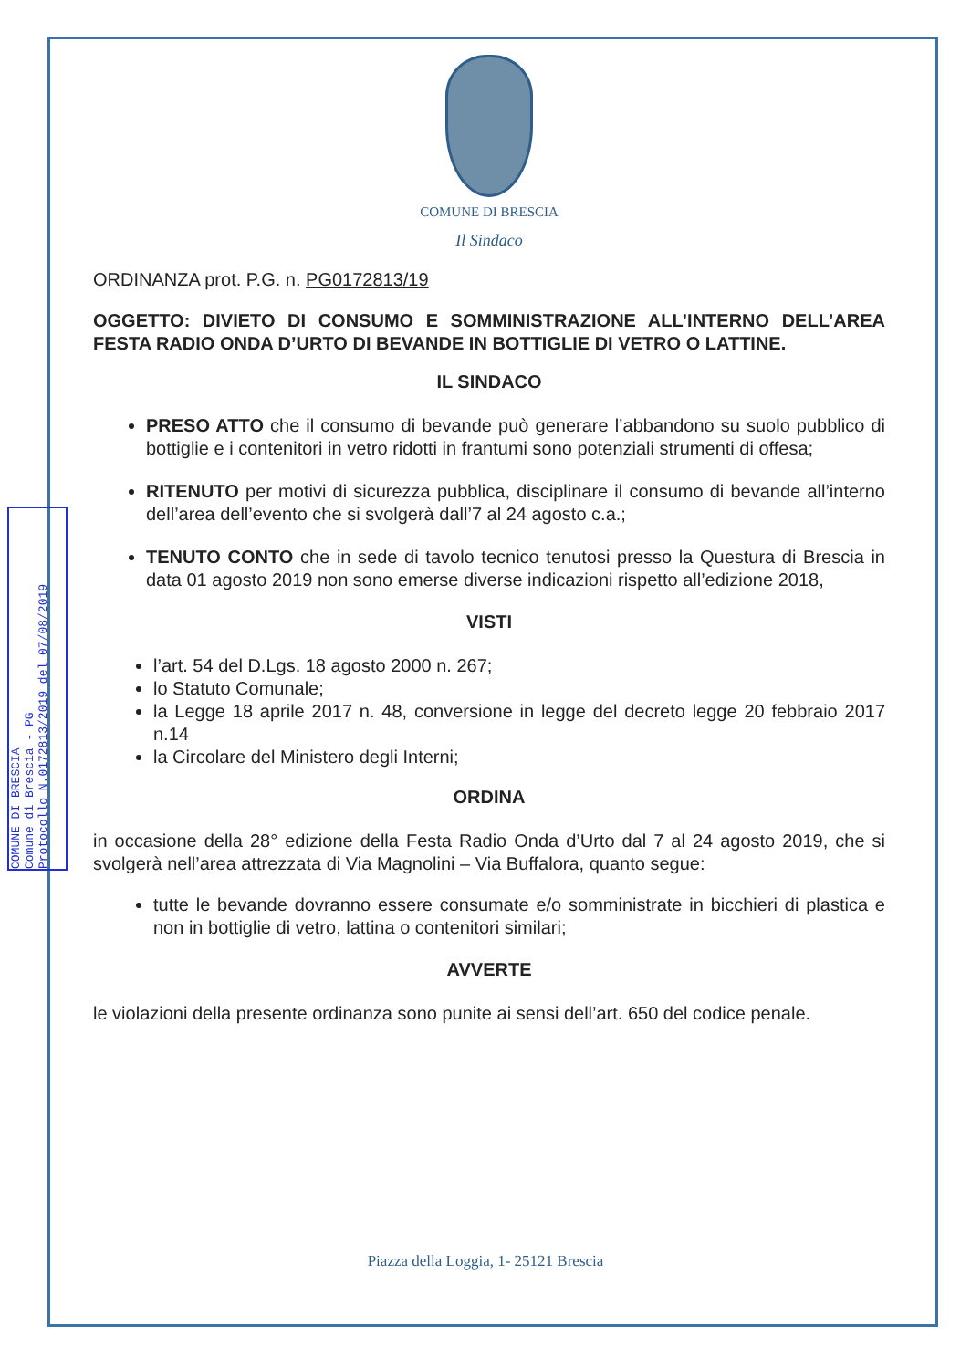COMUNE DI BRESCIA
Comune di Brescia - PG
Protocollo N.0172813/2019 del 07/08/2019
COMUNE DI BRESCIA
Il Sindaco
ORDINANZA prot. P.G. n. PG0172813/19
OGGETTO: DIVIETO DI CONSUMO E SOMMINISTRAZIONE ALL’INTERNO DELL’AREA FESTA RADIO ONDA D’URTO DI BEVANDE IN BOTTIGLIE DI VETRO O LATTINE.
IL SINDACO
PRESO ATTO che il consumo di bevande può generare l’abbandono su suolo pubblico di bottiglie e i contenitori in vetro ridotti in frantumi sono potenziali strumenti di offesa;
RITENUTO per motivi di sicurezza pubblica, disciplinare il consumo di bevande all’interno dell’area dell’evento che si svolgerà dall’7 al 24 agosto c.a.;
TENUTO CONTO che in sede di tavolo tecnico tenutosi presso la Questura di Brescia in data 01 agosto 2019 non sono emerse diverse indicazioni rispetto all’edizione 2018,
VISTI
l’art. 54 del D.Lgs. 18 agosto 2000 n. 267;
lo Statuto Comunale;
la Legge 18 aprile 2017 n. 48, conversione in legge del decreto legge 20 febbraio 2017 n.14
la Circolare del Ministero degli Interni;
ORDINA
in occasione della 28° edizione della Festa Radio Onda d’Urto dal 7 al 24 agosto 2019, che si svolgerà nell’area attrezzata di Via Magnolini – Via Buffalora, quanto segue:
tutte le bevande dovranno essere consumate e/o somministrate in bicchieri di plastica e non in bottiglie di vetro, lattina o contenitori similari;
AVVERTE
le violazioni della presente ordinanza sono punite ai sensi dell’art. 650 del codice penale.
Piazza della Loggia, 1- 25121 Brescia